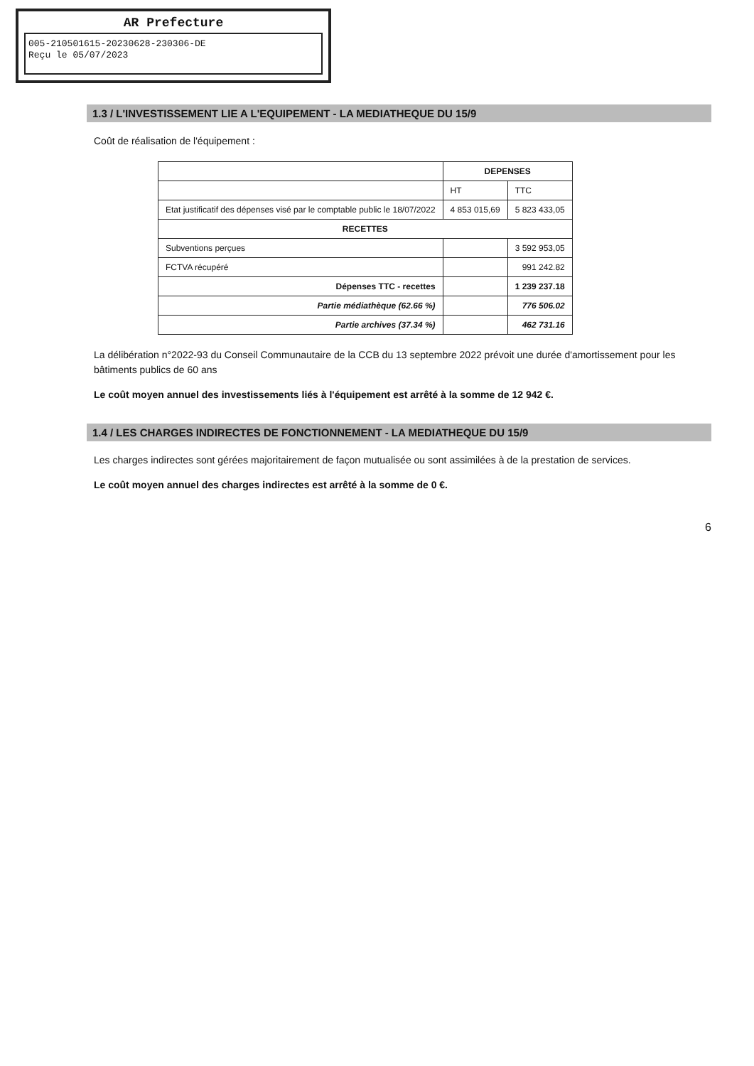AR Prefecture
005-210501615-20230628-230306-DE
Reçu le 05/07/2023
1.3 / L'INVESTISSEMENT LIE A L'EQUIPEMENT - LA MEDIATHEQUE DU 15/9
Coût de réalisation de l'équipement :
| | DEPENSES | |
| | HT | TTC |
| Etat justificatif des dépenses visé par le comptable public le 18/07/2022 | 4 853 015,69 | 5 823 433,05 |
| RECETTES | | |
| Subventions perçues | | 3 592 953,05 |
| FCTVA récupéré | | 991 242.82 |
| Dépenses TTC - recettes | | 1 239 237.18 |
| Partie médiathèque (62.66 %) | | 776 506.02 |
| Partie archives (37.34 %) | | 462 731.16 |
La délibération n°2022-93 du Conseil Communautaire de la CCB du 13 septembre 2022 prévoit une durée d'amortissement pour les bâtiments publics de 60 ans
Le coût moyen annuel des investissements liés à l'équipement est arrêté à la somme de 12 942 €.
1.4 / LES CHARGES INDIRECTES DE FONCTIONNEMENT - LA MEDIATHEQUE DU 15/9
Les charges indirectes sont gérées majoritairement de façon mutualisée ou sont assimilées à de la prestation de services.
Le coût moyen annuel des charges indirectes est arrêté à la somme de 0 €.
6